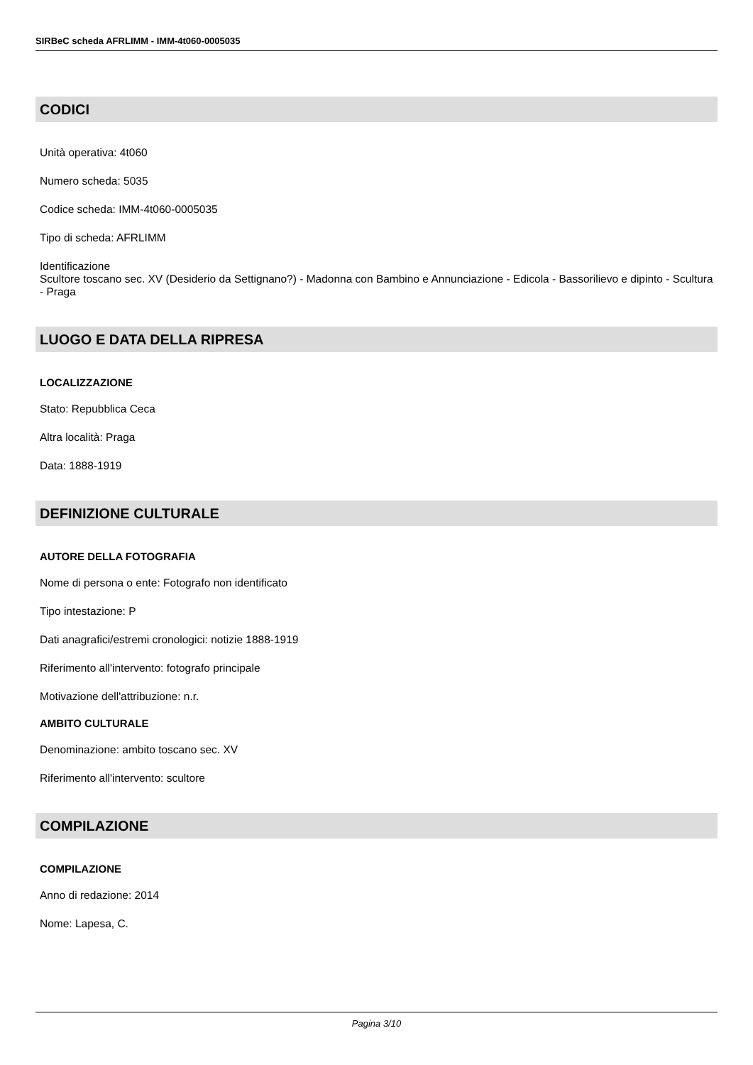SIRBeC scheda AFRLIMM - IMM-4t060-0005035
CODICI
Unità operativa: 4t060
Numero scheda: 5035
Codice scheda: IMM-4t060-0005035
Tipo di scheda: AFRLIMM
Identificazione
Scultore toscano sec. XV (Desiderio da Settignano?) - Madonna con Bambino e Annunciazione - Edicola - Bassorilievo e dipinto - Scultura - Praga
LUOGO E DATA DELLA RIPRESA
LOCALIZZAZIONE
Stato: Repubblica Ceca
Altra località: Praga
Data: 1888-1919
DEFINIZIONE CULTURALE
AUTORE DELLA FOTOGRAFIA
Nome di persona o ente: Fotografo non identificato
Tipo intestazione: P
Dati anagrafici/estremi cronologici: notizie 1888-1919
Riferimento all'intervento: fotografo principale
Motivazione dell'attribuzione: n.r.
AMBITO CULTURALE
Denominazione: ambito toscano sec. XV
Riferimento all'intervento: scultore
COMPILAZIONE
COMPILAZIONE
Anno di redazione: 2014
Nome: Lapesa, C.
Pagina 3/10